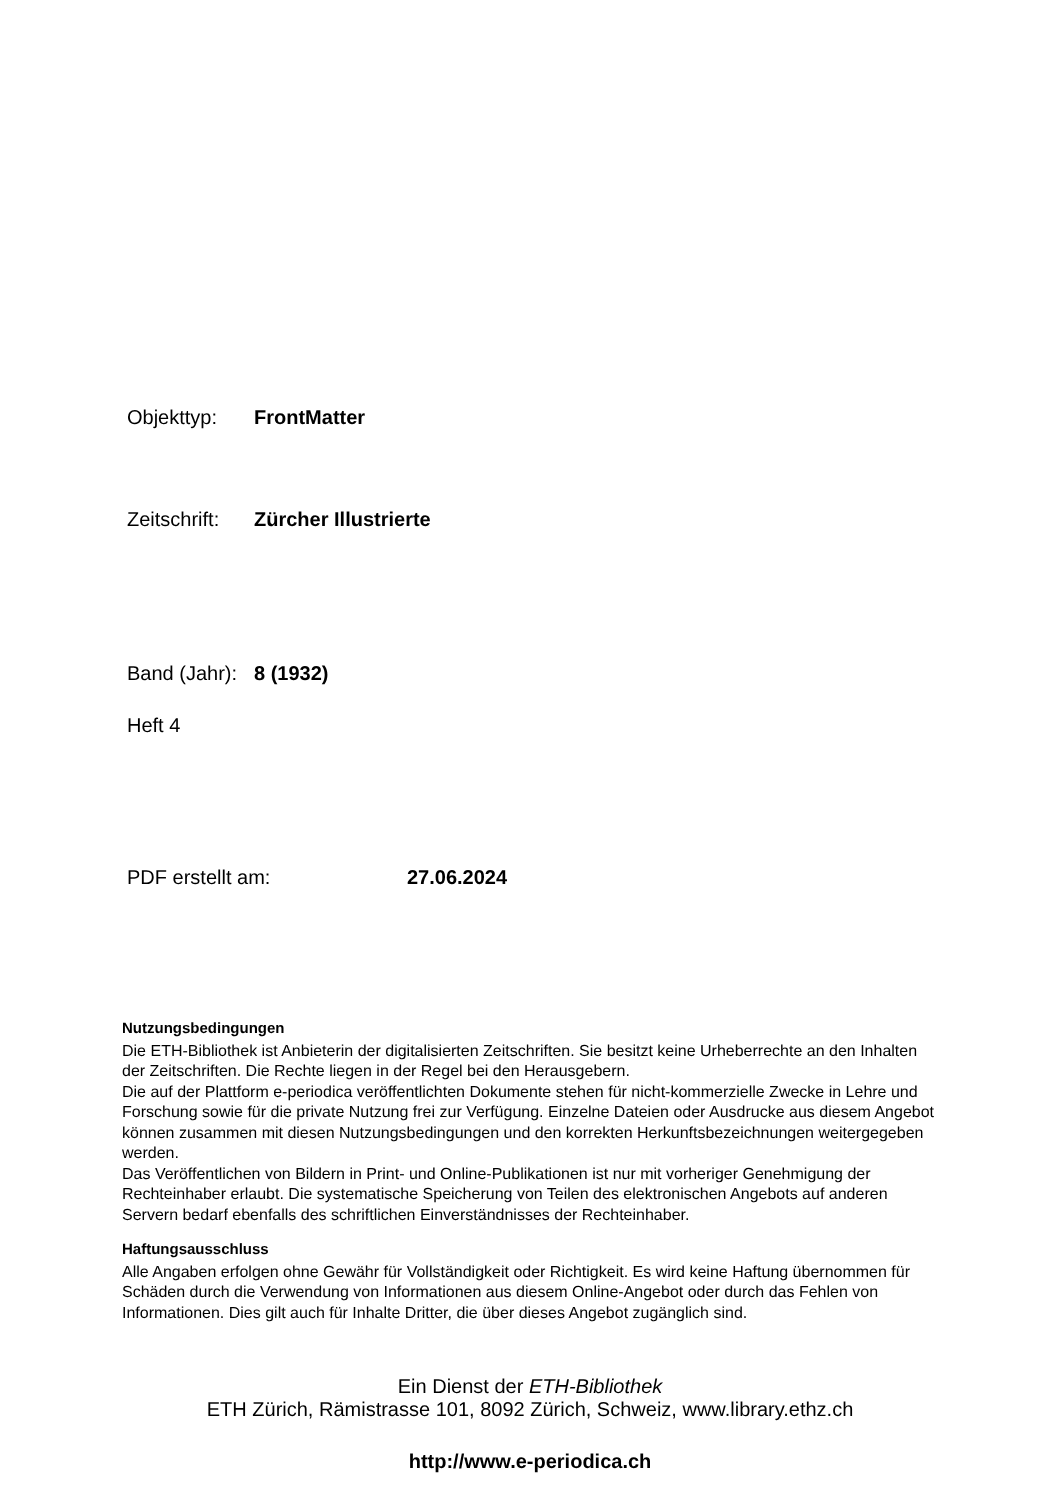Objekttyp: FrontMatter
Zeitschrift: Zürcher Illustrierte
Band (Jahr): 8 (1932)
Heft 4
PDF erstellt am: 27.06.2024
Nutzungsbedingungen
Die ETH-Bibliothek ist Anbieterin der digitalisierten Zeitschriften. Sie besitzt keine Urheberrechte an den Inhalten der Zeitschriften. Die Rechte liegen in der Regel bei den Herausgebern.
Die auf der Plattform e-periodica veröffentlichten Dokumente stehen für nicht-kommerzielle Zwecke in Lehre und Forschung sowie für die private Nutzung frei zur Verfügung. Einzelne Dateien oder Ausdrucke aus diesem Angebot können zusammen mit diesen Nutzungsbedingungen und den korrekten Herkunftsbezeichnungen weitergegeben werden.
Das Veröffentlichen von Bildern in Print- und Online-Publikationen ist nur mit vorheriger Genehmigung der Rechteinhaber erlaubt. Die systematische Speicherung von Teilen des elektronischen Angebots auf anderen Servern bedarf ebenfalls des schriftlichen Einverständnisses der Rechteinhaber.
Haftungsausschluss
Alle Angaben erfolgen ohne Gewähr für Vollständigkeit oder Richtigkeit. Es wird keine Haftung übernommen für Schäden durch die Verwendung von Informationen aus diesem Online-Angebot oder durch das Fehlen von Informationen. Dies gilt auch für Inhalte Dritter, die über dieses Angebot zugänglich sind.
Ein Dienst der ETH-Bibliothek
ETH Zürich, Rämistrasse 101, 8092 Zürich, Schweiz, www.library.ethz.ch
http://www.e-periodica.ch